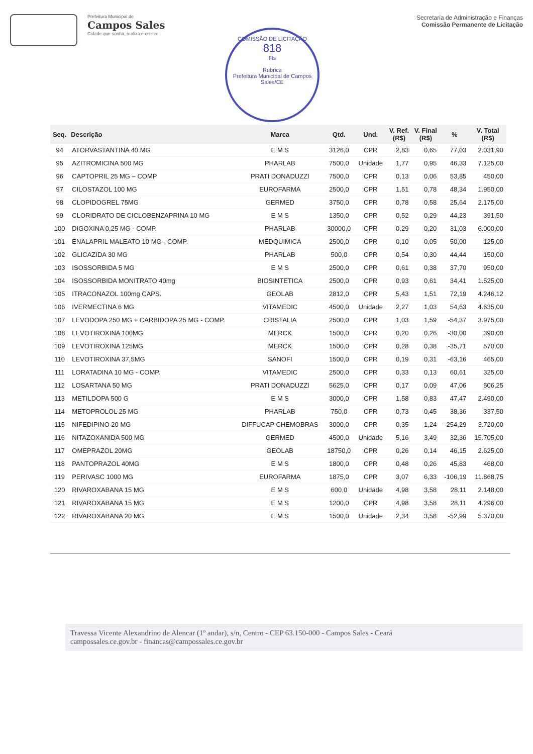Prefeitura Municipal de
Campos Sales
Cidade que sonha, realiza e cresce
Secretaria de Administração e Finanças
Comissão Permanente de Licitação
COMISSÃO DE LICITAÇÃO
818
Fls
Rubrica
Prefeitura Municipal de Campos Sales/CE
| Seq. | Descrição | Marca | Qtd. | Und. | V. Ref. (R$) | V. Final (R$) | % | V. Total (R$) |
| --- | --- | --- | --- | --- | --- | --- | --- | --- |
| 94 | ATORVASTANTINA 40 MG | E M S | 3126,0 | CPR | 2,83 | 0,65 | 77,03 | 2.031,90 |
| 95 | AZITROMICINA 500 MG | PHARLAB | 7500,0 | Unidade | 1,77 | 0,95 | 46,33 | 7.125,00 |
| 96 | CAPTOPRIL 25 MG – COMP | PRATI DONADUZZI | 7500,0 | CPR | 0,13 | 0,06 | 53,85 | 450,00 |
| 97 | CILOSTAZOL 100 MG | EUROFARMA | 2500,0 | CPR | 1,51 | 0,78 | 48,34 | 1.950,00 |
| 98 | CLOPIDOGREL 75MG | GERMED | 3750,0 | CPR | 0,78 | 0,58 | 25,64 | 2.175,00 |
| 99 | CLORIDRATO DE CICLOBENZAPRINA 10 MG | E M S | 1350,0 | CPR | 0,52 | 0,29 | 44,23 | 391,50 |
| 100 | DIGOXINA 0,25 MG - COMP. | PHARLAB | 30000,0 | CPR | 0,29 | 0,20 | 31,03 | 6.000,00 |
| 101 | ENALAPRIL MALEATO 10 MG - COMP. | MEDQUIMICA | 2500,0 | CPR | 0,10 | 0,05 | 50,00 | 125,00 |
| 102 | GLICAZIDA 30 MG | PHARLAB | 500,0 | CPR | 0,54 | 0,30 | 44,44 | 150,00 |
| 103 | ISOSSORBIDA 5 MG | E M S | 2500,0 | CPR | 0,61 | 0,38 | 37,70 | 950,00 |
| 104 | ISOSSORBIDA MONITRATO 40mg | BIOSINTETICA | 2500,0 | CPR | 0,93 | 0,61 | 34,41 | 1.525,00 |
| 105 | ITRACONAZOL 100mg CAPS. | GEOLAB | 2812,0 | CPR | 5,43 | 1,51 | 72,19 | 4.246,12 |
| 106 | IVERMECTINA 6 MG | VITAMEDIC | 4500,0 | Unidade | 2,27 | 1,03 | 54,63 | 4.635,00 |
| 107 | LEVODOPA 250 MG + CARBIDOPA 25 MG - COMP. | CRISTALIA | 2500,0 | CPR | 1,03 | 1,59 | -54,37 | 3.975,00 |
| 108 | LEVOTIROXINA 100MG | MERCK | 1500,0 | CPR | 0,20 | 0,26 | -30,00 | 390,00 |
| 109 | LEVOTIROXINA 125MG | MERCK | 1500,0 | CPR | 0,28 | 0,38 | -35,71 | 570,00 |
| 110 | LEVOTIROXINA 37,5MG | SANOFI | 1500,0 | CPR | 0,19 | 0,31 | -63,16 | 465,00 |
| 111 | LORATADINA 10 MG - COMP. | VITAMEDIC | 2500,0 | CPR | 0,33 | 0,13 | 60,61 | 325,00 |
| 112 | LOSARTANA 50 MG | PRATI DONADUZZI | 5625,0 | CPR | 0,17 | 0,09 | 47,06 | 506,25 |
| 113 | METILDOPA 500 G | E M S | 3000,0 | CPR | 1,58 | 0,83 | 47,47 | 2.490,00 |
| 114 | METOPROLOL 25 MG | PHARLAB | 750,0 | CPR | 0,73 | 0,45 | 38,36 | 337,50 |
| 115 | NIFEDIPINO 20 MG | DIFFUCAP CHEMOBRAS | 3000,0 | CPR | 0,35 | 1,24 | -254,29 | 3.720,00 |
| 116 | NITAZOXANIDA 500 MG | GERMED | 4500,0 | Unidade | 5,16 | 3,49 | 32,36 | 15.705,00 |
| 117 | OMEPRAZOL 20MG | GEOLAB | 18750,0 | CPR | 0,26 | 0,14 | 46,15 | 2.625,00 |
| 118 | PANTOPRAZOL 40MG | E M S | 1800,0 | CPR | 0,48 | 0,26 | 45,83 | 468,00 |
| 119 | PERIVASC 1000 MG | EUROFARMA | 1875,0 | CPR | 3,07 | 6,33 | -106,19 | 11.868,75 |
| 120 | RIVAROXABANA 15 MG | E M S | 600,0 | Unidade | 4,98 | 3,58 | 28,11 | 2.148,00 |
| 121 | RIVAROXABANA 15 MG | E M S | 1200,0 | CPR | 4,98 | 3,58 | 28,11 | 4.296,00 |
| 122 | RIVAROXABANA 20 MG | E M S | 1500,0 | Unidade | 2,34 | 3,58 | -52,99 | 5.370,00 |
Travessa Vicente Alexandrino de Alencar (1º andar), s/n, Centro - CEP 63.150-000 - Campos Sales - Ceará
campossales.ce.gov.br - financas@campossales.ce.gov.br